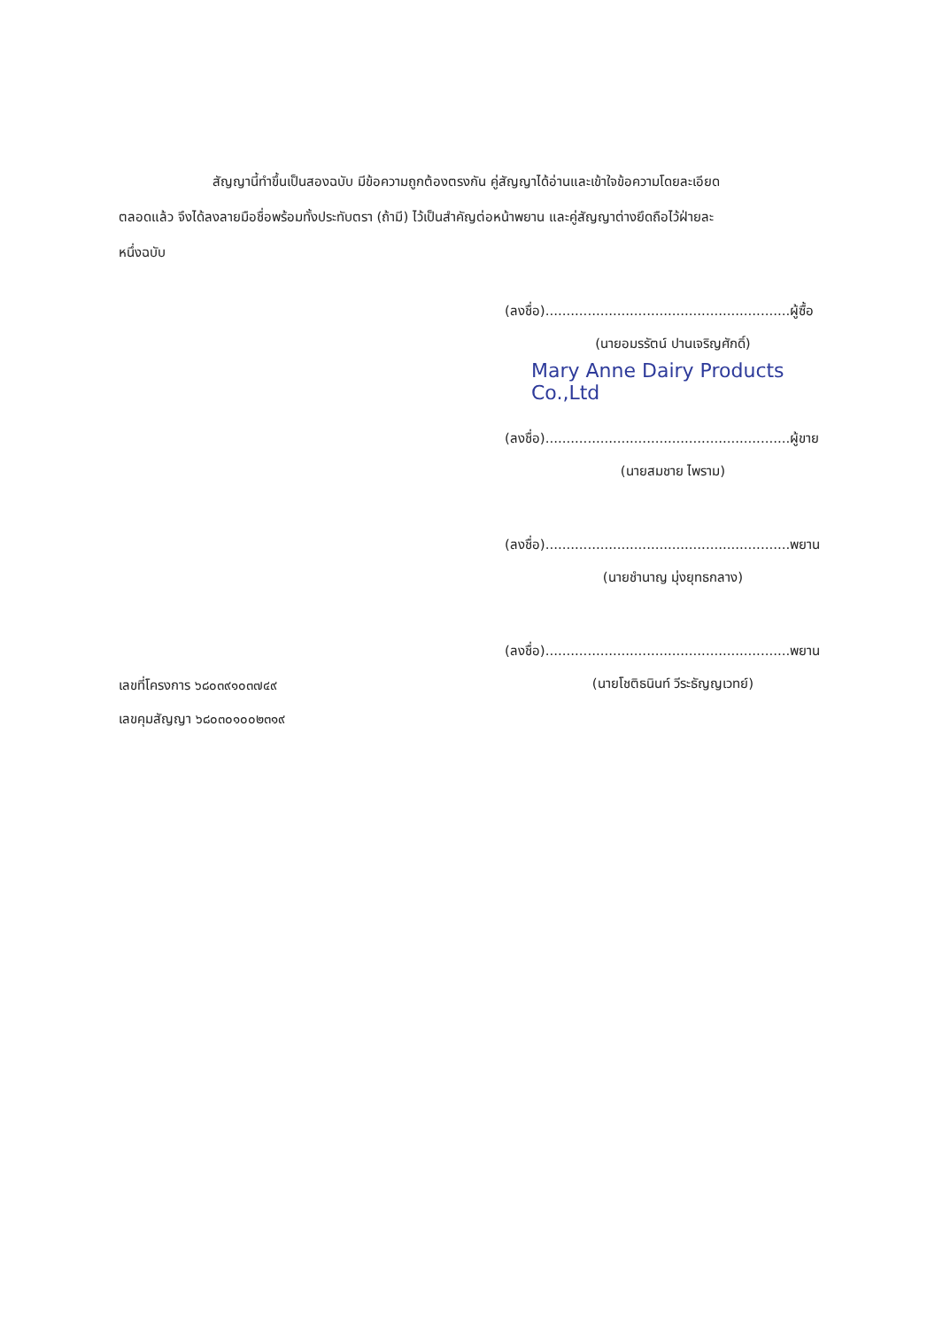สัญญานี้ทำขึ้นเป็นสองฉบับ มีข้อความถูกต้องตรงกัน คู่สัญญาได้อ่านและเข้าใจข้อความโดยละเอียด
ตลอดแล้ว จึงได้ลงลายมือชื่อพร้อมทั้งประทับตรา (ถ้ามี) ไว้เป็นสำคัญต่อหน้าพยาน และคู่สัญญาต่างยึดถือไว้ฝ่ายละ
หนึ่งฉบับ
(ลงชื่อ)..........................................................ผู้ซื้อ
(นายอมรรัตน์ ปานเจริญศักดิ์)
Mary Anne Dairy Products Co.,Ltd
(ลงชื่อ)..........................................................ผู้ขาย
(นายสมชาย ไพราม)
(ลงชื่อ)..........................................................พยาน
(นายชำนาญ มุ่งยุทธกลาง)
(ลงชื่อ)..........................................................พยาน
(นายโชติธนินท์ วีระธัญญเวทย์)
เลขที่โครงการ ๖๘๐๓๙๑๐๓๗๔๙
เลขคุมสัญญา ๖๘๐๓๐๑๐๐๒๓๑๙